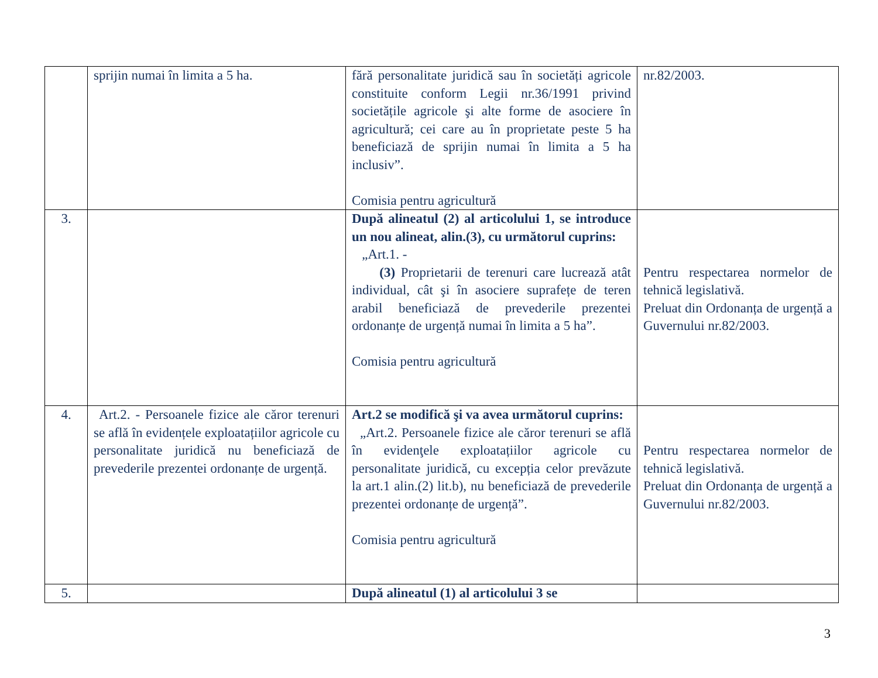| | sprijin numai în limita a 5 ha. | fără personalitate juridică sau în societăți agricole constituite conform Legii nr.36/1991 privind societățile agricole şi alte forme de asociere în agricultură; cei care au în proprietate peste 5 ha beneficiază de sprijin numai în limita a 5 ha inclusiv”. Comisia pentru agricultură | nr.82/2003. |
| 3. | | După alineatul (2) al articolului 1, se introduce un nou alineat, alin.(3), cu următorul cuprins: „Art.1. - (3) Proprietarii de terenuri care lucrează atât individual, cât şi în asociere suprafețe de teren arabil beneficiază de prevederile prezentei ordonanțe de urgență numai în limita a 5 ha”. Comisia pentru agricultură | Pentru respectarea normelor de tehnică legislativă. Preluat din Ordonanța de urgență a Guvernului nr.82/2003. |
| 4. | Art.2. - Persoanele fizice ale căror terenuri se află în evidențele exploatațiilor agricole cu personalitate juridică nu beneficiază de prevederile prezentei ordonanțe de urgență. | Art.2 se modifică şi va avea următorul cuprins: „Art.2. Persoanele fizice ale căror terenuri se află în evidenţele exploatațiilor agricole cu personalitate juridică, cu excepția celor prevăzute la art.1 alin.(2) lit.b), nu beneficiază de prevederile prezentei ordonanțe de urgență”. Comisia pentru agricultură | Pentru respectarea normelor de tehnică legislativă. Preluat din Ordonanța de urgență a Guvernului nr.82/2003. |
| 5. | | După alineatul (1) al articolului 3 se | |
3